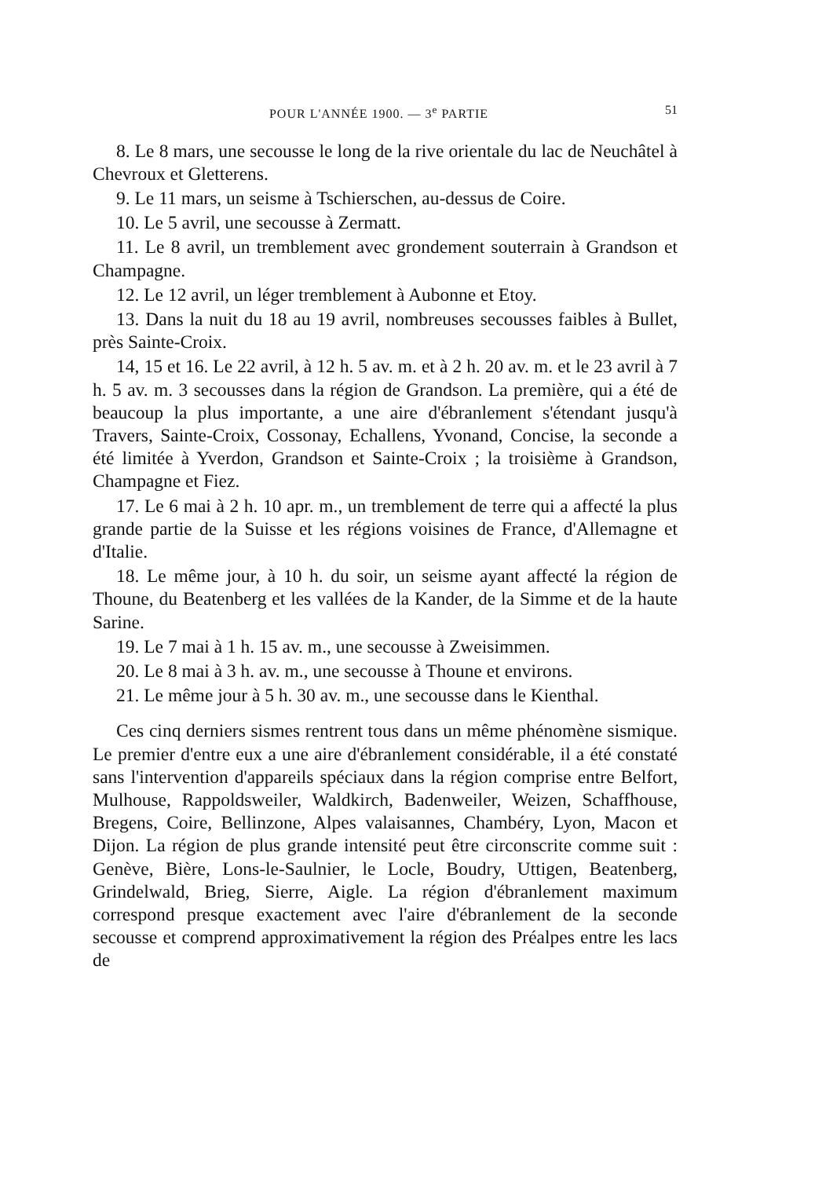POUR L'ANNÉE 1900. — 3<sup>e</sup> PARTIE 51
8. Le 8 mars, une secousse le long de la rive orientale du lac de Neuchâtel à Chevroux et Gletterens.
9. Le 11 mars, un seisme à Tschierschen, au-dessus de Coire.
10. Le 5 avril, une secousse à Zermatt.
11. Le 8 avril, un tremblement avec grondement souterrain à Grandson et Champagne.
12. Le 12 avril, un léger tremblement à Aubonne et Etoy.
13. Dans la nuit du 18 au 19 avril, nombreuses secousses faibles à Bullet, près Sainte-Croix.
14, 15 et 16. Le 22 avril, à 12 h. 5 av. m. et à 2 h. 20 av. m. et le 23 avril à 7 h. 5 av. m. 3 secousses dans la région de Grandson. La première, qui a été de beaucoup la plus importante, a une aire d'ébranlement s'étendant jusqu'à Travers, Sainte-Croix, Cossonay, Echallens, Yvonand, Concise, la seconde a été limitée à Yverdon, Grandson et Sainte-Croix ; la troisième à Grandson, Champagne et Fiez.
17. Le 6 mai à 2 h. 10 apr. m., un tremblement de terre qui a affecté la plus grande partie de la Suisse et les régions voisines de France, d'Allemagne et d'Italie.
18. Le même jour, à 10 h. du soir, un seisme ayant affecté la région de Thoune, du Beatenberg et les vallées de la Kander, de la Simme et de la haute Sarine.
19. Le 7 mai à 1 h. 15 av. m., une secousse à Zweisimmen.
20. Le 8 mai à 3 h. av. m., une secousse à Thoune et environs.
21. Le même jour à 5 h. 30 av. m., une secousse dans le Kienthal.
Ces cinq derniers sismes rentrent tous dans un même phénomène sismique. Le premier d'entre eux a une aire d'ébranlement considérable, il a été constaté sans l'intervention d'appareils spéciaux dans la région comprise entre Belfort, Mulhouse, Rappoldsweiler, Waldkirch, Badenweiler, Weizen, Schaffhouse, Bregens, Coire, Bellinzone, Alpes valaisannes, Chambéry, Lyon, Macon et Dijon. La région de plus grande intensité peut être circonscrite comme suit : Genève, Bière, Lons-le-Saulnier, le Locle, Boudry, Uttigen, Beatenberg, Grindelwald, Brieg, Sierre, Aigle. La région d'ébranlement maximum correspond presque exactement avec l'aire d'ébranlement de la seconde secousse et comprend approximativement la région des Préalpes entre les lacs de